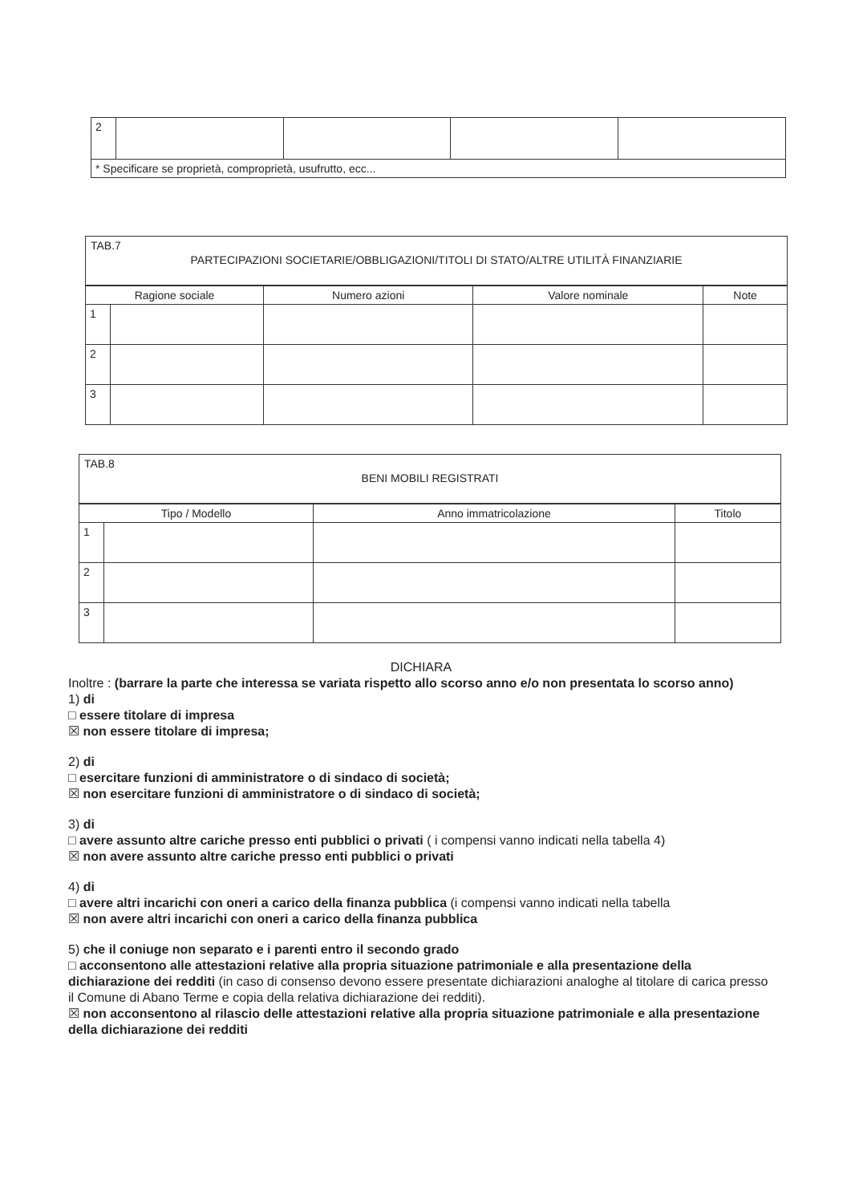| 2 | | | | |
| * Specificare se proprietà, comproprietà, usufrutto, ecc... | | | | |
TAB.7
PARTECIPAZIONI SOCIETARIE/OBBLIGAZIONI/TITOLI DI STATO/ALTRE UTILITÀ FINANZIARIE
| Ragione sociale | | Numero azioni | Valore nominale | Note |
| --- | --- | --- | --- | --- |
| 1 | | | | |
| 2 | | | | |
| 3 | | | | |
TAB.8
BENI MOBILI REGISTRATI
| Tipo / Modello | | Anno immatricolazione | Titolo |
| --- | --- | --- | --- |
| 1 | | | |
| 2 | | | |
| 3 | | | |
DICHIARA
Inoltre : (barrare la parte che interessa se variata rispetto allo scorso anno e/o non presentata lo scorso anno)
1) di
□ essere titolare di impresa
☒ non essere titolare di impresa;
2) di
□ esercitare funzioni di amministratore o di sindaco di società;
☒ non esercitare funzioni di amministratore o di sindaco di società;
3) di
□ avere assunto altre cariche presso enti pubblici o privati ( i compensi vanno indicati nella tabella 4)
☒ non avere assunto altre cariche presso enti pubblici o privati
4) di
□ avere altri incarichi con oneri a carico della finanza pubblica (i compensi vanno indicati nella tabella
☒ non avere altri incarichi con oneri a carico della finanza pubblica
5) che il coniuge non separato e i parenti entro il secondo grado
□ acconsentono alle attestazioni relative alla propria situazione patrimoniale e alla presentazione della dichiarazione dei redditi (in caso di consenso devono essere presentate dichiarazioni analoghe al titolare di carica presso il Comune di Abano Terme e copia della relativa dichiarazione dei redditi).
☒ non acconsentono al rilascio delle attestazioni relative alla propria situazione patrimoniale e alla presentazione della dichiarazione dei redditi